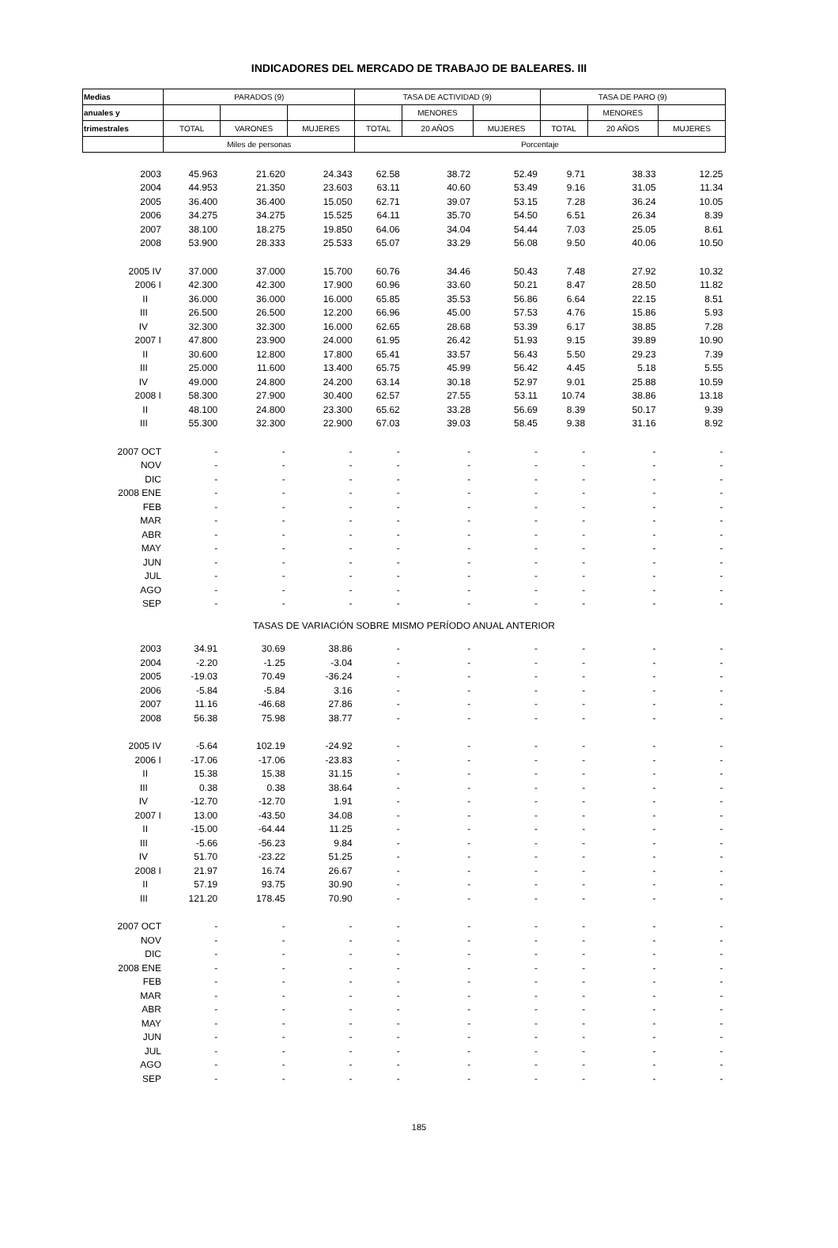INDICADORES DEL MERCADO DE TRABAJO DE BALEARES. III
| Medias | PARADOS (9) | | | TASA DE ACTIVIDAD (9) | | | TASA DE PARO (9) | | |
| --- | --- | --- | --- | --- | --- | --- | --- | --- | --- |
| anuales y | | | | | MENORES | | | MENORES | |
| trimestrales | TOTAL | VARONES | MUJERES | TOTAL | 20 AÑOS | MUJERES | TOTAL | 20 AÑOS | MUJERES |
| | Miles de personas | | | Porcentaje | | | | | |
| 2003 | 45.963 | 21.620 | 24.343 | 62.58 | 38.72 | 52.49 | 9.71 | 38.33 | 12.25 |
| 2004 | 44.953 | 21.350 | 23.603 | 63.11 | 40.60 | 53.49 | 9.16 | 31.05 | 11.34 |
| 2005 | 36.400 | 36.400 | 15.050 | 62.71 | 39.07 | 53.15 | 7.28 | 36.24 | 10.05 |
| 2006 | 34.275 | 34.275 | 15.525 | 64.11 | 35.70 | 54.50 | 6.51 | 26.34 | 8.39 |
| 2007 | 38.100 | 18.275 | 19.850 | 64.06 | 34.04 | 54.44 | 7.03 | 25.05 | 8.61 |
| 2008 | 53.900 | 28.333 | 25.533 | 65.07 | 33.29 | 56.08 | 9.50 | 40.06 | 10.50 |
| 2005 IV | 37.000 | 37.000 | 15.700 | 60.76 | 34.46 | 50.43 | 7.48 | 27.92 | 10.32 |
| 2006 I | 42.300 | 42.300 | 17.900 | 60.96 | 33.60 | 50.21 | 8.47 | 28.50 | 11.82 |
| II | 36.000 | 36.000 | 16.000 | 65.85 | 35.53 | 56.86 | 6.64 | 22.15 | 8.51 |
| III | 26.500 | 26.500 | 12.200 | 66.96 | 45.00 | 57.53 | 4.76 | 15.86 | 5.93 |
| IV | 32.300 | 32.300 | 16.000 | 62.65 | 28.68 | 53.39 | 6.17 | 38.85 | 7.28 |
| 2007 I | 47.800 | 23.900 | 24.000 | 61.95 | 26.42 | 51.93 | 9.15 | 39.89 | 10.90 |
| II | 30.600 | 12.800 | 17.800 | 65.41 | 33.57 | 56.43 | 5.50 | 29.23 | 7.39 |
| III | 25.000 | 11.600 | 13.400 | 65.75 | 45.99 | 56.42 | 4.45 | 5.18 | 5.55 |
| IV | 49.000 | 24.800 | 24.200 | 63.14 | 30.18 | 52.97 | 9.01 | 25.88 | 10.59 |
| 2008 I | 58.300 | 27.900 | 30.400 | 62.57 | 27.55 | 53.11 | 10.74 | 38.86 | 13.18 |
| II | 48.100 | 24.800 | 23.300 | 65.62 | 33.28 | 56.69 | 8.39 | 50.17 | 9.39 |
| III | 55.300 | 32.300 | 22.900 | 67.03 | 39.03 | 58.45 | 9.38 | 31.16 | 8.92 |
| 2007 OCT | - | - | - | - | - | - | - | - | - |
| NOV | - | - | - | - | - | - | - | - | - |
| DIC | - | - | - | - | - | - | - | - | - |
| 2008 ENE | - | - | - | - | - | - | - | - | - |
| FEB | - | - | - | - | - | - | - | - | - |
| MAR | - | - | - | - | - | - | - | - | - |
| ABR | - | - | - | - | - | - | - | - | - |
| MAY | - | - | - | - | - | - | - | - | - |
| JUN | - | - | - | - | - | - | - | - | - |
| JUL | - | - | - | - | - | - | - | - | - |
| AGO | - | - | - | - | - | - | - | - | - |
| SEP | - | - | - | - | - | - | - | - | - |
| TASAS DE VARIACIÓN SOBRE MISMO PERÍODO ANUAL ANTERIOR | | | | | | | | | |
| 2003 | 34.91 | 30.69 | 38.86 | - | - | - | - | - | - |
| 2004 | -2.20 | -1.25 | -3.04 | - | - | - | - | - | - |
| 2005 | -19.03 | 70.49 | -36.24 | - | - | - | - | - | - |
| 2006 | -5.84 | -5.84 | 3.16 | - | - | - | - | - | - |
| 2007 | 11.16 | -46.68 | 27.86 | - | - | - | - | - | - |
| 2008 | 56.38 | 75.98 | 38.77 | - | - | - | - | - | - |
| 2005 IV | -5.64 | 102.19 | -24.92 | - | - | - | - | - | - |
| 2006 I | -17.06 | -17.06 | -23.83 | - | - | - | - | - | - |
| II | 15.38 | 15.38 | 31.15 | - | - | - | - | - | - |
| III | 0.38 | 0.38 | 38.64 | - | - | - | - | - | - |
| IV | -12.70 | -12.70 | 1.91 | - | - | - | - | - | - |
| 2007 I | 13.00 | -43.50 | 34.08 | - | - | - | - | - | - |
| II | -15.00 | -64.44 | 11.25 | - | - | - | - | - | - |
| III | -5.66 | -56.23 | 9.84 | - | - | - | - | - | - |
| IV | 51.70 | -23.22 | 51.25 | - | - | - | - | - | - |
| 2008 I | 21.97 | 16.74 | 26.67 | - | - | - | - | - | - |
| II | 57.19 | 93.75 | 30.90 | - | - | - | - | - | - |
| III | 121.20 | 178.45 | 70.90 | - | - | - | - | - | - |
| 2007 OCT | - | - | - | - | - | - | - | - | - |
| NOV | - | - | - | - | - | - | - | - | - |
| DIC | - | - | - | - | - | - | - | - | - |
| 2008 ENE | - | - | - | - | - | - | - | - | - |
| FEB | - | - | - | - | - | - | - | - | - |
| MAR | - | - | - | - | - | - | - | - | - |
| ABR | - | - | - | - | - | - | - | - | - |
| MAY | - | - | - | - | - | - | - | - | - |
| JUN | - | - | - | - | - | - | - | - | - |
| JUL | - | - | - | - | - | - | - | - | - |
| AGO | - | - | - | - | - | - | - | - | - |
| SEP | - | - | - | - | - | - | - | - | - |
185